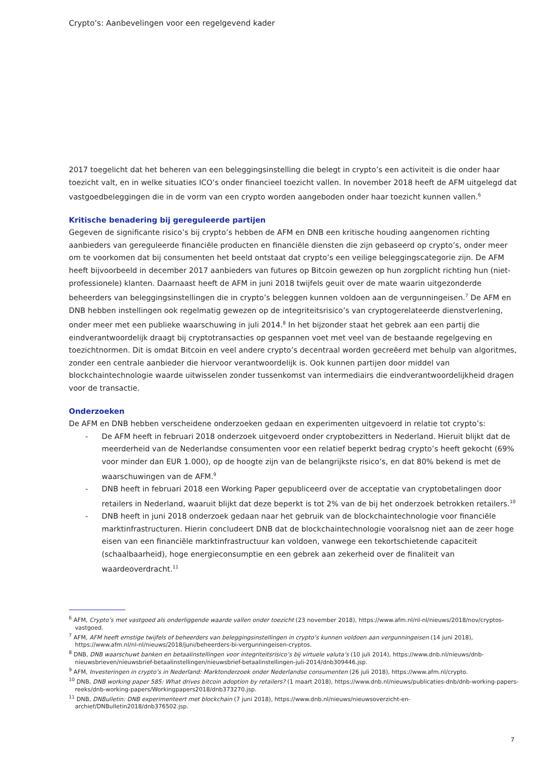Crypto’s: Aanbevelingen voor een regelgevend kader
2017 toegelicht dat het beheren van een beleggingsinstelling die belegt in crypto’s een activiteit is die onder haar toezicht valt, en in welke situaties ICO’s onder financieel toezicht vallen. In november 2018 heeft de AFM uitgelegd dat vastgoedbeleggingen die in de vorm van een crypto worden aangeboden onder haar toezicht kunnen vallen.<sup>6</sup>
Kritische benadering bij gereguleerde partijen
Gegeven de significante risico’s bij crypto’s hebben de AFM en DNB een kritische houding aangenomen richting aanbieders van gereguleerde financiële producten en financiële diensten die zijn gebaseerd op crypto’s, onder meer om te voorkomen dat bij consumenten het beeld ontstaat dat crypto’s een veilige beleggingscategorie zijn. De AFM heeft bijvoorbeeld in december 2017 aanbieders van futures op Bitcoin gewezen op hun zorgplicht richting hun (niet-professionele) klanten. Daarnaast heeft de AFM in juni 2018 twijfels geuit over de mate waarin uitgezonderde beheerders van beleggingsinstellingen die in crypto’s beleggen kunnen voldoen aan de vergunningeisen.<sup>7</sup> De AFM en DNB hebben instellingen ook regelmatig gewezen op de integriteitsrisico’s van cryptogerelateerde dienstverlening, onder meer met een publieke waarschuwing in juli 2014.<sup>8</sup> In het bijzonder staat het gebrek aan een partij die eindverantwoordelijk draagt bij cryptotransacties op gespannen voet met veel van de bestaande regelgeving en toezichtnormen. Dit is omdat Bitcoin en veel andere crypto’s decentraal worden gecreëerd met behulp van algoritmes, zonder een centrale aanbieder die hiervoor verantwoordelijk is. Ook kunnen partijen door middel van blockchaintechnologie waarde uitwisselen zonder tussenkomst van intermediairs die eindverantwoordelijkheid dragen voor de transactie.
Onderzoeken
De AFM en DNB hebben verscheidene onderzoeken gedaan en experimenten uitgevoerd in relatie tot crypto’s:
- De AFM heeft in februari 2018 onderzoek uitgevoerd onder cryptobezitters in Nederland. Hieruit blijkt dat de meerderheid van de Nederlandse consumenten voor een relatief beperkt bedrag crypto’s heeft gekocht (69% voor minder dan EUR 1.000), op de hoogte zijn van de belangrijkste risico’s, en dat 80% bekend is met de waarschuwingen van de AFM.<sup>9</sup>
- DNB heeft in februari 2018 een Working Paper gepubliceerd over de acceptatie van cryptobetalingen door retailers in Nederland, waaruit blijkt dat deze beperkt is tot 2% van de bij het onderzoek betrokken retailers.<sup>10</sup>
- DNB heeft in juni 2018 onderzoek gedaan naar het gebruik van de blockchaintechnologie voor financiële marktinfrastructuren. Hierin concludeert DNB dat de blockchaintechnologie vooralsnog niet aan de zeer hoge eisen van een financiële marktinfrastructuur kan voldoen, vanwege een tekortschietende capaciteit (schaalbaarheid), hoge energieconsumptie en een gebrek aan zekerheid over de finaliteit van waardeoverdracht.<sup>11</sup>
<sup>6</sup> AFM, Crypto’s met vastgoed als onderliggende waarde vallen onder toezicht (23 november 2018), https://www.afm.nl/nl-nl/nieuws/2018/nov/cryptos-vastgoed.
<sup>7</sup> AFM, AFM heeft ernstige twijfels of beheerders van beleggingsinstellingen in crypto’s kunnen voldoen aan vergunningeisen (14 juni 2018), https://www.afm.nl/nl-nl/nieuws/2018/juni/beheerders-bi-vergunningeisen-cryptos.
<sup>8</sup> DNB, DNB waarschuwt banken en betaalinstellingen voor integriteitsrisico’s bij virtuele valuta’s (10 juli 2014), https://www.dnb.nl/nieuws/dnb-nieuwsbrieven/nieuwsbrief-betaalinstellingen/nieuwsbrief-betaalinstellingen-juli-2014/dnb309446.jsp.
<sup>9</sup> AFM, Investeringen in crypto’s in Nederland: Marktonderzoek onder Nederlandse consumenten (26 juli 2018), https://www.afm.nl/crypto.
<sup>10</sup> DNB, DNB working paper 585: What drives bitcoin adoption by retailers? (1 maart 2018), https://www.dnb.nl/nieuws/publicaties-dnb/dnb-working-papers-reeks/dnb-working-papers/Workingpapers2018/dnb373270.jsp.
<sup>11</sup> DNB, DNBulletin: DNB experimenteert met blockchain (7 juni 2018), https://www.dnb.nl/nieuws/nieuwsoverzicht-en-archief/DNBulletin2018/dnb376502.jsp.
7